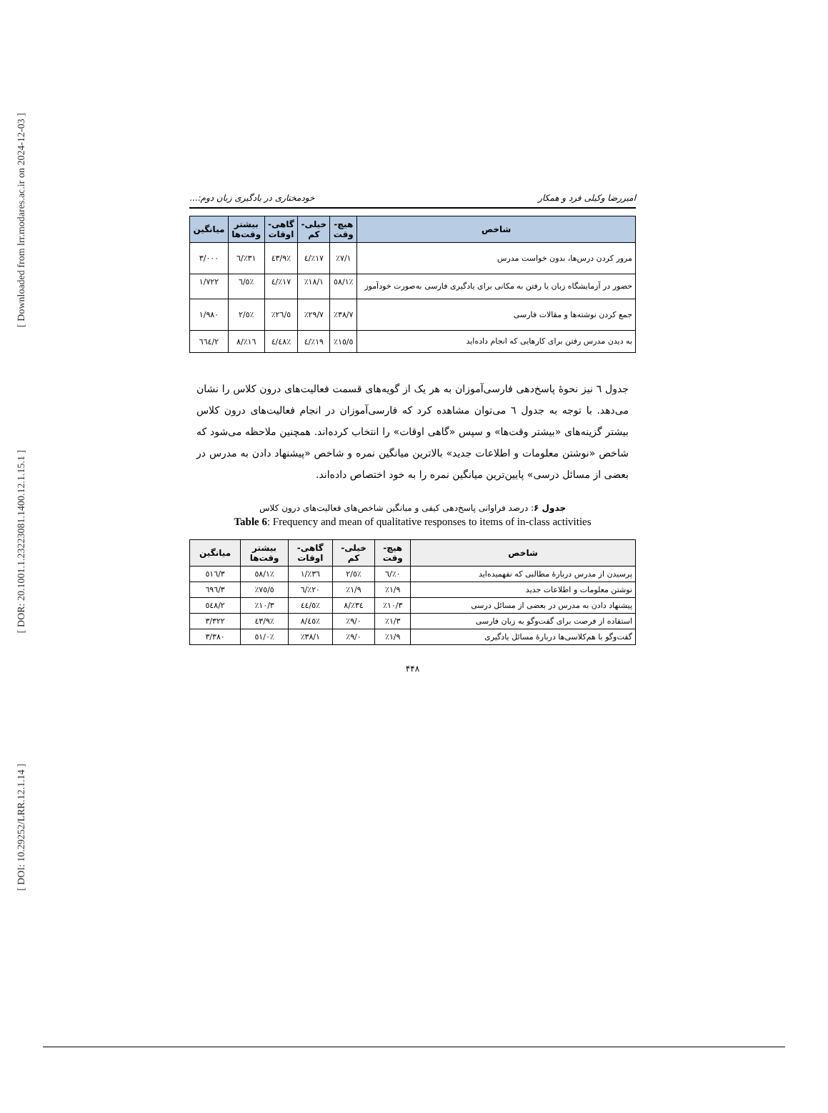[ Downloaded from lrr.modares.ac.ir on 2024-12-03 ]
[ DOR: 20.1001.1.23223081.1400.12.1.15.1 ]
[ DOI: 10.29252/LRR.12.1.14 ]
امیررضا وکیلی فرد و همکار خودمختاری در یادگیری زبان دوم:...
| شاخص | هیچ- وقت | خیلی- کم | گاهی- اوقات | بیشتر وقت‌ها | میانگین |
| --- | --- | --- | --- | --- | --- |
| مرور کردن درس‌ها، بدون خواست مدرس | ٪۷/۱ | ٪۱۷/٤ | ٪٤۳/۹ | ٪۳۱/٦ | ۳/۰۰۰ |
| حضور در آزمایشگاه زبان یا رفتن به مکانی برای یادگیری فارسی به‌صورت خودآموز | ٪٥۸/۱ | ٪۱۸/۱ | ٪۱۷/٤ | ٪٦/٥ | ۱/۷۲۲ |
| جمع کردن نوشته‌ها و مقالات فارسی | ٪۳۸/۷ | ٪۲۹/۷ | ٪۲٦/٥ | ٪٥/۲ | ۱/۹۸۰ |
| به دیدن مدرس رفتن برای کارهایی که انجام داده‌اید | ٪۱٥/٥ | ٪۱۹/٤ | ٪٤۸/٤ | ٪۱٦/۸ | ۲/٦٦٤ |
جدول ٦ نیز نحوهٔ پاسخ‌دهی فارسی‌آموزان به هر یک از گویه‌های قسمت فعالیت‌های درون کلاس را نشان می‌دهد. با توجه به جدول ٦ می‌توان مشاهده کرد که فارسی‌آموزان در انجام فعالیت‌های درون کلاس بیشتر گزینه‌های «بیشتر وقت‌ها» و سپس «گاهی اوقات» را انتخاب کرده‌اند. همچنین ملاحظه می‌شود که شاخص «نوشتن معلومات و اطلاعات جدید» بالاترین میانگین نمره و شاخص «پیشنهاد دادن به مدرس در بعضی از مسائل درسی» پایین‌ترین میانگین نمره را به خود اختصاص داده‌اند.
جدول ۶: درصد فراوانی پاسخ‌دهی کیفی و میانگین شاخص‌های فعالیت‌های درون کلاس
Table 6: Frequency and mean of qualitative responses to items of in-class activities
| شاخص | هیچ- وقت | خیلی- کم | گاهی- اوقات | بیشتر وقت‌ها | میانگین |
| --- | --- | --- | --- | --- | --- |
| پرسیدن از مدرس دربارهٔ مطالبی که نفهمیده‌اید | ٪۰/٦ | ٪٥/۲ | ٪۳٦/۱ | ٪٥۸/۱ | ۳/٥۱٦ |
| نوشتن معلومات و اطلاعات جدید | ٪۱/۹ | ٪۱/۹ | ٪۲۰/٦ | ٪۷٥/٥ | ۳/٦۹٦ |
| پیشنهاد دادن به مدرس در بعضی از مسائل درسی | ٪۱۰/۳ | ٪۳٤/۸ | ٪٤٤/٥ | ٪۱۰/۳ | ۲/٥٤۸ |
| استفاده از فرصت برای گفت‌وگو به زبان فارسی | ٪۱/۳ | ٪۹/۰ | ٪٤٥/۸ | ٪٤۳/۹ | ۳/۳۲۲ |
| گفت‌وگو با هم‌کلاسی‌ها دربارهٔ مسائل یادگیری | ٪۱/۹ | ٪۹/۰ | ٪۳۸/۱ | ٪٥۱/۰ | ۳/۳۸۰ |
۴۴۸